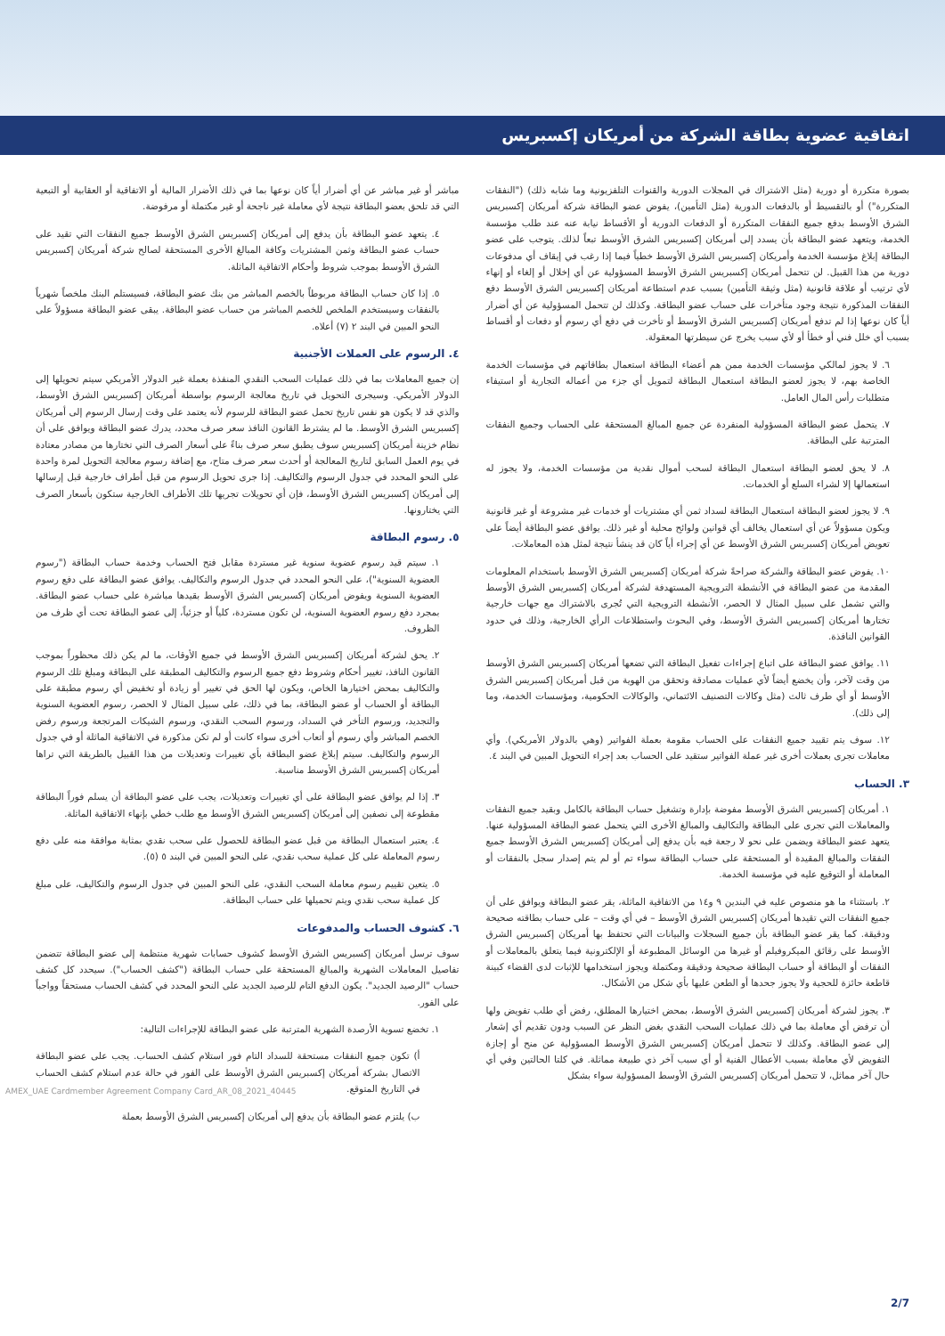اتفاقية عضوية بطاقة الشركة من أمريكان إكسبريس
بصورة متكررة أو دورية (مثل الاشتراك في المجلات الدورية والقنوات التلفزيونية وما شابه ذلك) ("النفقات المتكررة") أو بالتقسيط أو بالدفعات الدورية (مثل التأمين)، يفوض عضو البطاقة شركة أمريكان إكسبريس الشرق الأوسط بدفع جميع النفقات المتكررة أو الدفعات الدورية أو الأقساط نيابة عنه عند طلب مؤسسة الخدمة، ويتعهد عضو البطاقة بأن يسدد إلى أمريكان إكسبريس الشرق الأوسط تبعاً لذلك. يتوجب على عضو البطاقة إبلاغ مؤسسة الخدمة وأمريكان إكسبريس الشرق الأوسط خطياً فيما إذا رغب في إيقاف أي مدفوعات دورية من هذا القبيل. لن تتحمل أمريكان إكسبريس الشرق الأوسط المسؤولية عن أي إخلال أو إلغاء أو إنهاء لأي ترتيب أو علاقة قانونية (مثل وثيقة التأمين) بسبب عدم استطاعة أمريكان إكسبريس الشرق الأوسط دفع النفقات المذكورة نتيجة وجود متأخرات على حساب عضو البطاقة. وكذلك لن تتحمل المسؤولية عن أي أضرار أياً كان نوعها إذا لم تدفع أمريكان إكسبريس الشرق الأوسط أو تأخرت في دفع أي رسوم أو دفعات أو أقساط بسبب أي خلل فني أو خطأ أو لأي سبب يخرج عن سيطرتها المعقولة.
٦. لا يجوز لمالكي مؤسسات الخدمة ممن هم أعضاء البطاقة استعمال بطاقاتهم في مؤسسات الخدمة الخاصة بهم، لا يجوز لعضو البطاقة استعمال البطاقة لتمويل أي جزء من أعماله التجارية أو استيفاء متطلبات رأس المال العامل.
٧. يتحمل عضو البطاقة المسؤولية المنفردة عن جميع المبالغ المستحقة على الحساب وجميع النفقات المترتبة على البطاقة.
٨. لا يحق لعضو البطاقة استعمال البطاقة لسحب أموال نقدية من مؤسسات الخدمة، ولا يجوز له استعمالها إلا لشراء السلع أو الخدمات.
٩. لا يجوز لعضو البطاقة استعمال البطاقة لسداد ثمن أي مشتريات أو خدمات غير مشروعة أو غير قانونية ويكون مسؤولاً عن أي استعمال يخالف أي قوانين ولوائح محلية أو غير ذلك. يوافق عضو البطاقة أيضاً على تعويض أمريكان إكسبريس الشرق الأوسط عن أي إجراء أياً كان قد ينشأ نتيجة لمثل هذه المعاملات.
١٠. يفوض عضو البطاقة والشركة صراحةً شركة أمريكان إكسبريس الشرق الأوسط باستخدام المعلومات المقدمة من عضو البطاقة في الأنشطة الترويجية المستهدفة لشركة أمريكان إكسبريس الشرق الأوسط والتي تشمل على سبيل المثال لا الحصر، الأنشطة الترويجية التي تُجرى بالاشتراك مع جهات خارجية تختارها أمريكان إكسبريس الشرق الأوسط، وفي البحوث واستطلاعات الرأي الخارجية، وذلك في حدود القوانين النافذة.
١١. يوافق عضو البطاقة على اتباع إجراءات تفعيل البطاقة التي تضعها أمريكان إكسبريس الشرق الأوسط من وقت لآخر، وأن يخضع أيضاً لأي عمليات مصادقة وتحقق من الهوية من قبل أمريكان إكسبريس الشرق الأوسط أو أي طرف ثالث (مثل وكالات التصنيف الائتماني، والوكالات الحكومية، ومؤسسات الخدمة، وما إلى ذلك).
١٢. سوف يتم تقييد جميع النفقات على الحساب مقومة بعملة الفواتير (وهي بالدولار الأمريكي). وأي معاملات تجرى بعملات أخرى غير عملة الفواتير ستقيد على الحساب بعد إجراء التحويل المبين في البند ٤.
٣. الحساب
١. أمريكان إكسبريس الشرق الأوسط مفوضة بإدارة وتشغيل حساب البطاقة بالكامل وبقيد جميع النفقات والمعاملات التي تجرى على البطاقة والتكاليف والمبالغ الأخرى التي يتحمل عضو البطاقة المسؤولية عنها. يتعهد عضو البطاقة ويضمن على نحو لا رجعة فيه بأن يدفع إلى أمريكان إكسبريس الشرق الأوسط جميع النفقات والمبالغ المقيدة أو المستحقة على حساب البطاقة سواء تم أو لم يتم إصدار سجل بالنفقات أو المعاملة أو التوقيع عليه في مؤسسة الخدمة.
٢. باستثناء ما هو منصوص عليه في البندين ٩ و١٤ من الاتفاقية الماثلة، يقر عضو البطاقة ويوافق على أن جميع النفقات التي تقيدها أمريكان إكسبريس الشرق الأوسط – في أي وقت – على حساب بطاقته صحيحة ودقيقة. كما يقر عضو البطاقة بأن جميع السجلات والبيانات التي تحتفظ بها أمريكان إكسبريس الشرق الأوسط على رقائق الميكروفيلم أو غيرها من الوسائل المطبوعة أو الإلكترونية فيما يتعلق بالمعاملات أو النفقات أو البطاقة أو حساب البطاقة صحيحة ودقيقة ومكتملة ويجوز استخدامها للإثبات لدى القضاء كبينة قاطعة حائزة للحجية ولا يجوز جحدها أو الطعن عليها بأي شكل من الأشكال.
٣. يجوز لشركة أمريكان إكسبريس الشرق الأوسط، بمحض اختيارها المطلق، رفض أي طلب تفويض ولها أن ترفض أي معاملة بما في ذلك عمليات السحب النقدي بغض النظر عن السبب ودون تقديم أي إشعار إلى عضو البطاقة. وكذلك لا تتحمل أمريكان إكسبريس الشرق الأوسط المسؤولية عن منح أو إجازة التفويض لأي معاملة بسبب الأعطال الفنية أو أي سبب آخر ذي طبيعة مماثلة. في كلتا الحالتين وفي أي حال آخر مماثل، لا تتحمل أمريكان إكسبريس الشرق الأوسط المسؤولية سواء بشكل
مباشر أو غير مباشر عن أي أضرار أياً كان نوعها بما في ذلك الأضرار المالية أو الاتفاقية أو العقابية أو التبعية التي قد تلحق بعضو البطاقة نتيجة لأي معاملة غير ناجحة أو غير مكتملة أو مرفوضة.
٤. يتعهد عضو البطاقة بأن يدفع إلى أمريكان إكسبريس الشرق الأوسط جميع النفقات التي تقيد على حساب عضو البطاقة وثمن المشتريات وكافة المبالغ الأخرى المستحقة لصالح شركة أمريكان إكسبريس الشرق الأوسط بموجب شروط وأحكام الاتفاقية الماثلة.
٥. إذا كان حساب البطاقة مربوطاً بالخصم المباشر من بنك عضو البطاقة، فسيستلم البنك ملخصاً شهرياً بالنفقات وسيستخدم الملخص للخصم المباشر من حساب عضو البطاقة. يبقى عضو البطاقة مسؤولاً على النحو المبين في البند ٢ (٧) أعلاه.
٤. الرسوم على العملات الأجنبية
إن جميع المعاملات بما في ذلك عمليات السحب النقدي المنفذة بعملة غير الدولار الأمريكي سيتم تحويلها إلى الدولار الأمريكي. وسيجرى التحويل في تاريخ معالجة الرسوم بواسطة أمريكان إكسبريس الشرق الأوسط، والذي قد لا يكون هو نفس تاريخ تحمل عضو البطاقة للرسوم لأنه يعتمد على وقت إرسال الرسوم إلى أمريكان إكسبريس الشرق الأوسط. ما لم يشترط القانون النافذ سعر صرف محدد، يدرك عضو البطاقة ويوافق على أن نظام خزينة أمريكان إكسبريس سوف يطبق سعر صرف بناءً على أسعار الصرف التي تختارها من مصادر معتادة في يوم العمل السابق لتاريخ المعالجة أو أحدث سعر صرف متاح، مع إضافة رسوم معالجة التحويل لمرة واحدة على النحو المحدد في جدول الرسوم والتكاليف. إذا جرى تحويل الرسوم من قبل أطراف خارجية قبل إرسالها إلى أمريكان إكسبريس الشرق الأوسط، فإن أي تحويلات تجريها تلك الأطراف الخارجية ستكون بأسعار الصرف التي يختارونها.
٥. رسوم البطاقة
١. سيتم قيد رسوم عضوية سنوية غير مستردة مقابل فتح الحساب وخدمة حساب البطاقة ("رسوم العضوية السنوية")، على النحو المحدد في جدول الرسوم والتكاليف. يوافق عضو البطاقة على دفع رسوم العضوية السنوية ويفوض أمريكان إكسبريس الشرق الأوسط بقيدها مباشرة على حساب عضو البطاقة. بمجرد دفع رسوم العضوية السنوية، لن تكون مستردة، كلياً أو جزئياً، إلى عضو البطاقة تحت أي ظرف من الظروف.
٢. يحق لشركة أمريكان إكسبريس الشرق الأوسط في جميع الأوقات، ما لم يكن ذلك محظوراً بموجب القانون النافذ، تغيير أحكام وشروط دفع جميع الرسوم والتكاليف المطبقة على البطاقة ومبلغ تلك الرسوم والتكاليف بمحض اختيارها الخاص، ويكون لها الحق في تغيير أو زيادة أو تخفيض أي رسوم مطبقة على البطاقة أو الحساب أو عضو البطاقة، بما في ذلك، على سبيل المثال لا الحصر، رسوم العضوية السنوية والتجديد، ورسوم التأخر في السداد، ورسوم السحب النقدي، ورسوم الشيكات المرتجعة ورسوم رفض الخصم المباشر وأي رسوم أو أتعاب أخرى سواء كانت أو لم تكن مذكورة في الاتفاقية الماثلة أو في جدول الرسوم والتكاليف. سيتم إبلاغ عضو البطاقة بأي تغييرات وتعديلات من هذا القبيل بالطريقة التي تراها أمريكان إكسبريس الشرق الأوسط مناسبة.
٣. إذا لم يوافق عضو البطاقة على أي تغييرات وتعديلات، يجب على عضو البطاقة أن يسلم فوراً البطاقة مقطوعة إلى نصفين إلى أمريكان إكسبريس الشرق الأوسط مع طلب خطي بإنهاء الاتفاقية الماثلة.
٤. يعتبر استعمال البطاقة من قبل عضو البطاقة للحصول على سحب نقدي بمثابة موافقة منه على دفع رسوم المعاملة على كل عملية سحب نقدي، على النحو المبين في البند ٥ (٥).
٥. يتعين تقييم رسوم معاملة السحب النقدي، على النحو المبين في جدول الرسوم والتكاليف، على مبلغ كل عملية سحب نقدي ويتم تحميلها على حساب البطاقة.
٦. كشوف الحساب والمدفوعات
سوف ترسل أمريكان إكسبريس الشرق الأوسط كشوف حسابات شهرية منتظمة إلى عضو البطاقة تتضمن تفاصيل المعاملات الشهرية والمبالغ المستحقة على حساب البطاقة ("كشف الحساب"). سيحدد كل كشف حساب "الرصيد الجديد". يكون الدفع التام للرصيد الجديد على النحو المحدد في كشف الحساب مستحقاً وواجباً على الفور.
١. تخضع تسوية الأرصدة الشهرية المترتبة على عضو البطاقة للإجراءات التالية:
أ) تكون جميع النفقات مستحقة للسداد التام فور استلام كشف الحساب. يجب على عضو البطاقة الاتصال بشركة أمريكان إكسبريس الشرق الأوسط على الفور في حالة عدم استلام كشف الحساب في التاريخ المتوقع.
ب) يلتزم عضو البطاقة بأن يدفع إلى أمريكان إكسبريس الشرق الأوسط بعملة
40445_AMEX_UAE Cardmember Agreement Company Card_AR_08_2021
2/7